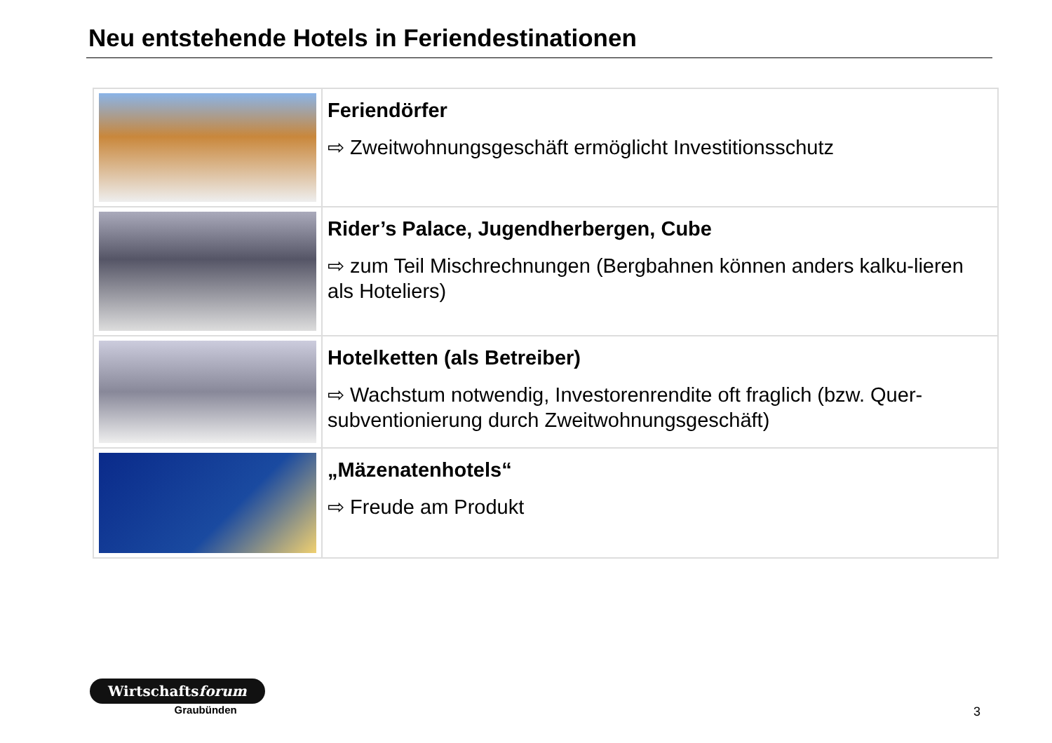Neu entstehende Hotels in Feriendestinationen
| | Feriendörfer ⇨ Zweitwohnungsgeschäft ermöglicht Investitionsschutz |
| | Rider’s Palace, Jugendherbergen, Cube ⇨ zum Teil Mischrechnungen (Bergbahnen können anders kalku-lieren als Hoteliers) |
| | Hotelketten (als Betreiber) ⇨ Wachstum notwendig, Investorenrendite oft fraglich (bzw. Quer-subventionierung durch Zweitwohnungsgeschäft) |
| | „Mäzenatenhotels“ ⇨ Freude am Produkt |
Wirtschaftsforum
Graubünden
3